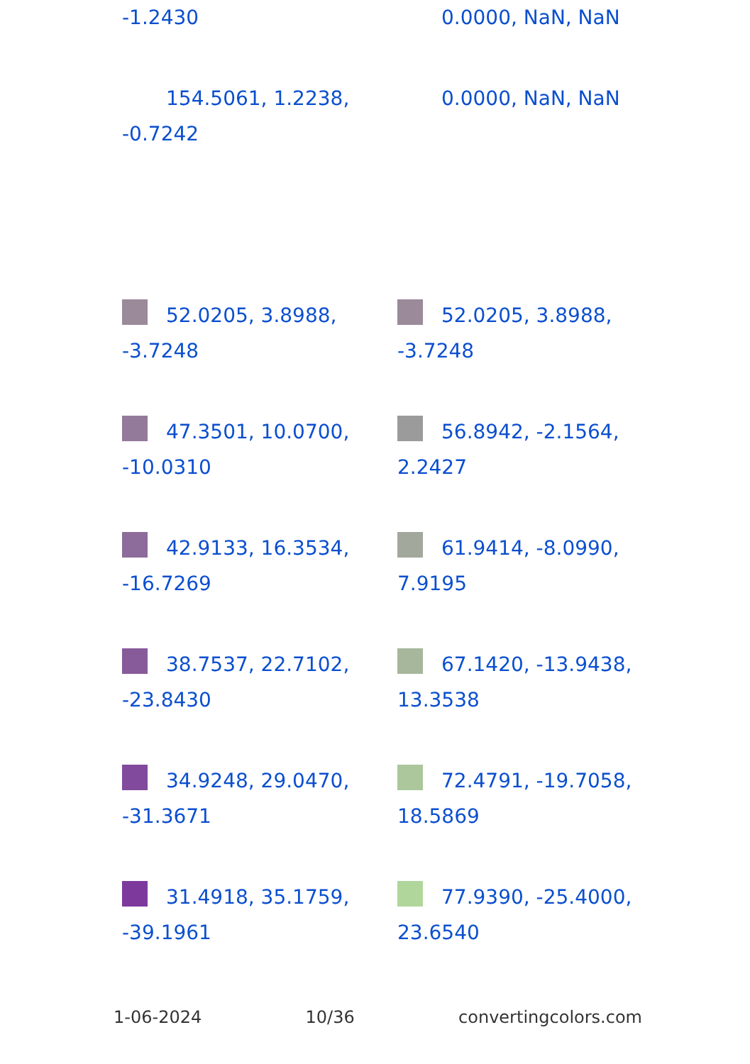-1.2430 0.0000, NaN, NaN
154.5061, 1.2238, -0.7242
0.0000, NaN, NaN
52.0205, 3.8988, -3.7248
52.0205, 3.8988, -3.7248
47.3501, 10.0700, -10.0310
56.8942, -2.1564, 2.2427
42.9133, 16.3534, -16.7269
61.9414, -8.0990, 7.9195
38.7537, 22.7102, -23.8430
67.1420, -13.9438, 13.3538
34.9248, 29.0470, -31.3671
72.4791, -19.7058, 18.5869
31.4918, 35.1759, -39.1961
77.9390, -25.4000, 23.6540
1-06-2024 10/36 convertingcolors.com